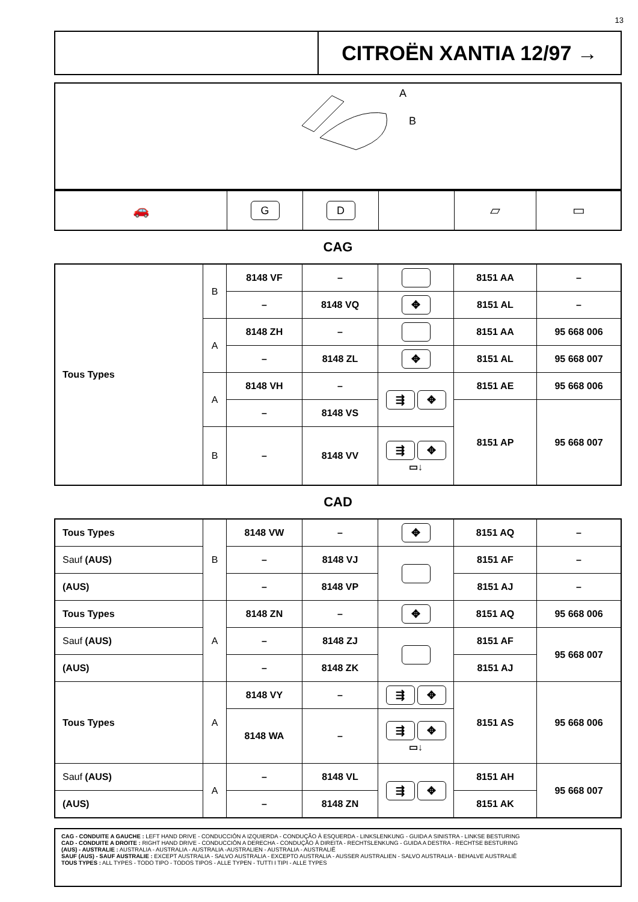13
CITROËN XANTIA 12/97 →
A
B
| 🚗 | G | D | | ▱ | ▭ |
CAG
| Tous Types | B | 8148 VF | – | | 8151 AA | – |
| | | – | 8148 VQ | ✥ | 8151 AL | – |
| | A | 8148 ZH | – | | 8151 AA | 95 668 006 |
| | | – | 8148 ZL | ✥ | 8151 AL | 95 668 007 |
| | A | 8148 VH | – | ⇶ ✥ | 8151 AE | 95 668 006 |
| | | – | 8148 VS | | 8151 AP | 95 668 007 |
| | B | – | 8148 VV | ⇶ ✥ ▭↓ | | |
CAD
| Tous Types | B | 8148 VW | – | ✥ | 8151 AQ | – |
| Sauf (AUS) | | – | 8148 VJ | | 8151 AF | – |
| (AUS) | | – | 8148 VP | | 8151 AJ | – |
| Tous Types | A | 8148 ZN | – | ✥ | 8151 AQ | 95 668 006 |
| Sauf (AUS) | | – | 8148 ZJ | | 8151 AF | 95 668 007 |
| (AUS) | | – | 8148 ZK | | 8151 AJ | |
| Tous Types | A | 8148 VY | – | ⇶ ✥ | 8151 AS | 95 668 006 |
| | | 8148 WA | – | ⇶ ✥ ▭↓ | | |
| Sauf (AUS) | A | – | 8148 VL | ⇶ ✥ | 8151 AH | 95 668 007 |
| (AUS) | | – | 8148 ZN | | 8151 AK | |
CAG - CONDUITE A GAUCHE : LEFT HAND DRIVE - CONDUCCIÓN A IZQUIERDA - CONDUÇÃO À ESQUERDA - LINKSLENKUNG - GUIDA A SINISTRA - LINKSE BESTURING
CAD - CONDUITE A DROITE : RIGHT HAND DRIVE - CONDUCCIÓN A DERECHA - CONDUÇÃO À DIREITA - RECHTSLENKUNG - GUIDA A DESTRA - RECHTSE BESTURING
(AUS) - AUSTRALIE : AUSTRALIA - AUSTRALIA - AUSTRALIA -AUSTRALIEN - AUSTRALIA - AUSTRALIË
SAUF (AUS) - SAUF AUSTRALIE : EXCEPT AUSTRALIA - SALVO AUSTRALIA - EXCEPTO AUSTRALIA - AUSSER AUSTRALIEN - SALVO AUSTRALIA - BEHALVE AUSTRALIË
TOUS TYPES : ALL TYPES - TODO TIPO - TODOS TIPOS - ALLE TYPEN - TUTTI I TIPI - ALLE TYPES